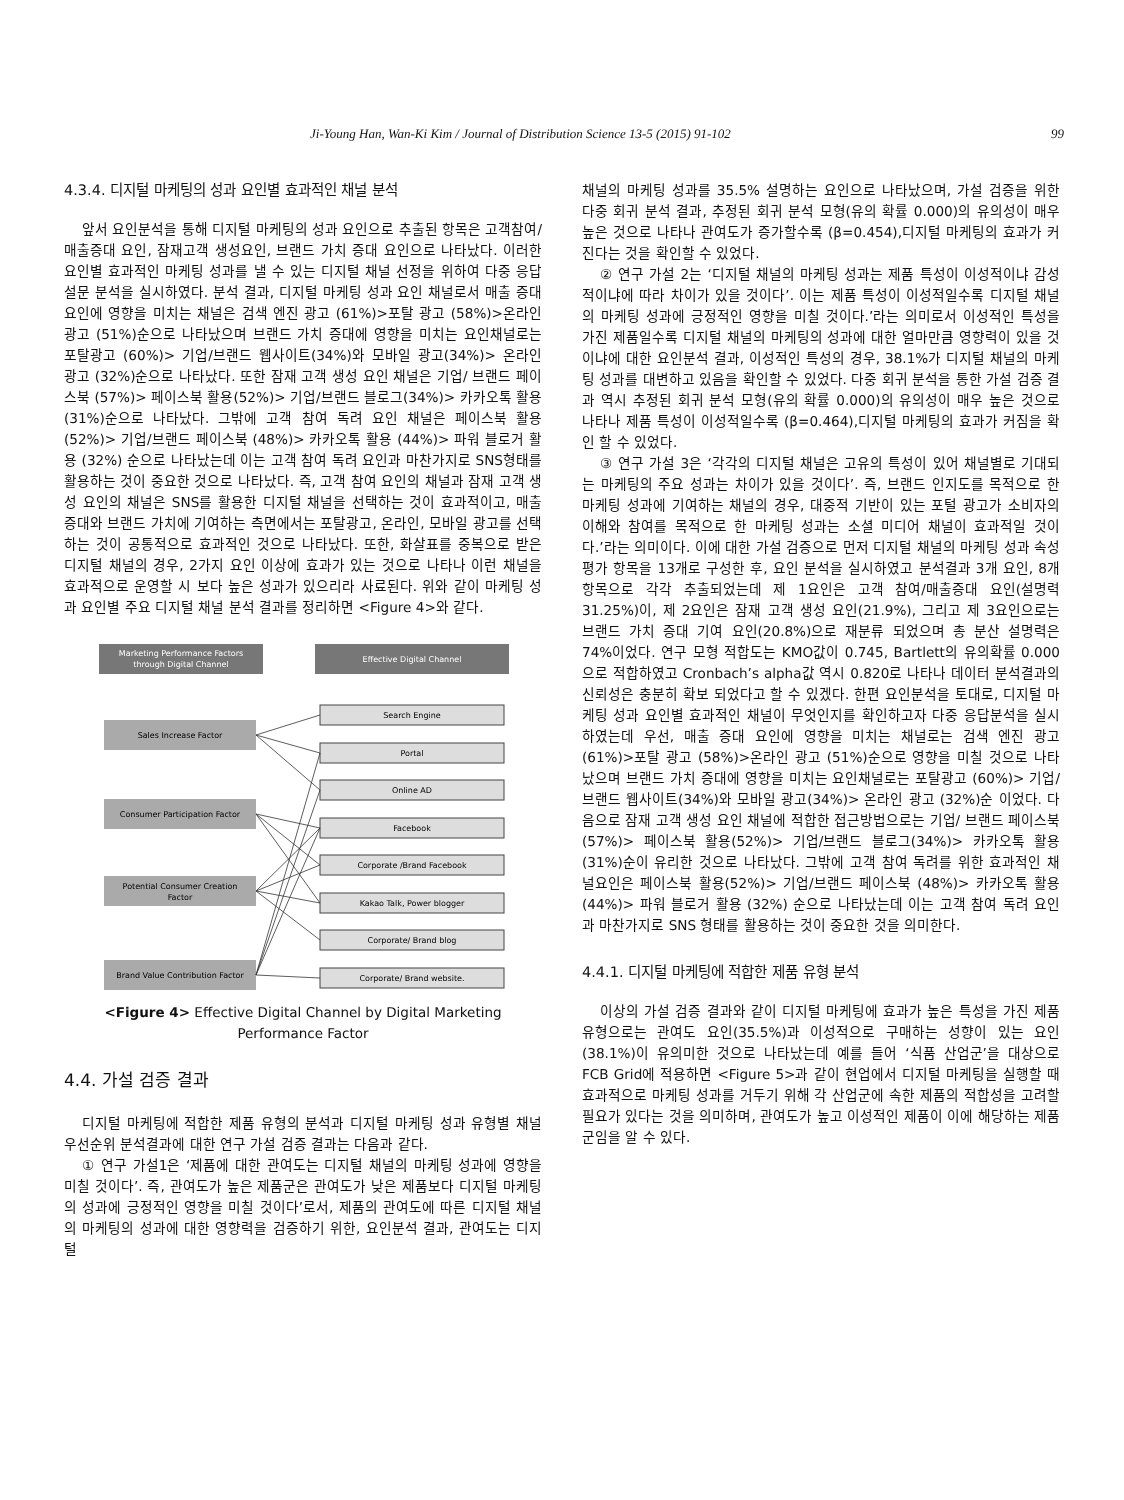Ji-Young Han, Wan-Ki Kim / Journal of Distribution Science 13-5 (2015) 91-102 99
4.3.4. 디지털 마케팅의 성과 요인별 효과적인 채널 분석
앞서 요인분석을 통해 디지털 마케팅의 성과 요인으로 추출된 항목은 고객참여/매출증대 요인, 잠재고객 생성요인, 브랜드 가치 증대 요인으로 나타났다. 이러한 요인별 효과적인 마케팅 성과를 낼 수 있는 디지털 채널 선정을 위하여 다중 응답 설문 분석을 실시하였다. 분석 결과, 디지털 마케팅 성과 요인 채널로서 매출 증대 요인에 영향을 미치는 채널은 검색 엔진 광고 (61%)>포탈 광고 (58%)>온라인 광고 (51%)순으로 나타났으며 브랜드 가치 증대에 영향을 미치는 요인채널로는 포탈광고 (60%)> 기업/브랜드 웹사이트(34%)와 모바일 광고(34%)> 온라인 광고 (32%)순으로 나타났다. 또한 잠재 고객 생성 요인 채널은 기업/ 브랜드 페이스북 (57%)> 페이스북 활용(52%)> 기업/브랜드 블로그(34%)> 카카오톡 활용(31%)순으로 나타났다. 그밖에 고객 참여 독려 요인 채널은 페이스북 활용(52%)> 기업/브랜드 페이스북 (48%)> 카카오톡 활용 (44%)> 파워 블로거 활용 (32%) 순으로 나타났는데 이는 고객 참여 독려 요인과 마찬가지로 SNS형태를 활용하는 것이 중요한 것으로 나타났다. 즉, 고객 참여 요인의 채널과 잠재 고객 생성 요인의 채널은 SNS를 활용한 디지털 채널을 선택하는 것이 효과적이고, 매출 증대와 브랜드 가치에 기여하는 측면에서는 포탈광고, 온라인, 모바일 광고를 선택하는 것이 공통적으로 효과적인 것으로 나타났다. 또한, 화살표를 중복으로 받은 디지털 채널의 경우, 2가지 요인 이상에 효과가 있는 것으로 나타나 이런 채널을 효과적으로 운영할 시 보다 높은 성과가 있으리라 사료된다. 위와 같이 마케팅 성과 요인별 주요 디지털 채널 분석 결과를 정리하면 <Figure 4>와 같다.
Marketing Performance Factors
through Digital Channel
Effective Digital Channel
Sales Increase Factor
Consumer Participation Factor
Potential Consumer Creation
Factor
Brand Value Contribution Factor
Search Engine
Portal
Online AD
Facebook
Corporate /Brand Facebook
Kakao Talk, Power blogger
Corporate/ Brand blog
Corporate/ Brand website.
<Figure 4> Effective Digital Channel by Digital Marketing
Performance Factor
4.4. 가설 검증 결과
디지털 마케팅에 적합한 제품 유형의 분석과 디지털 마케팅 성과 유형별 채널 우선순위 분석결과에 대한 연구 가설 검증 결과는 다음과 같다.
① 연구 가설1은 ‘제품에 대한 관여도는 디지털 채널의 마케팅 성과에 영향을 미칠 것이다’. 즉, 관여도가 높은 제품군은 관여도가 낮은 제품보다 디지털 마케팅의 성과에 긍정적인 영향을 미칠 것이다’로서, 제품의 관여도에 따른 디지털 채널의 마케팅의 성과에 대한 영향력을 검증하기 위한, 요인분석 결과, 관여도는 디지털
채널의 마케팅 성과를 35.5% 설명하는 요인으로 나타났으며, 가설 검증을 위한 다중 회귀 분석 결과, 추정된 회귀 분석 모형(유의 확률 0.000)의 유의성이 매우 높은 것으로 나타나 관여도가 증가할수록 (β=0.454),디지털 마케팅의 효과가 커진다는 것을 확인할 수 있었다.
② 연구 가설 2는 ‘디지털 채널의 마케팅 성과는 제품 특성이 이성적이냐 감성적이냐에 따라 차이가 있을 것이다’. 이는 제품 특성이 이성적일수록 디지털 채널의 마케팅 성과에 긍정적인 영향을 미칠 것이다.’라는 의미로서 이성적인 특성을 가진 제품일수록 디지털 채널의 마케팅의 성과에 대한 얼마만큼 영향력이 있을 것이냐에 대한 요인분석 결과, 이성적인 특성의 경우, 38.1%가 디지털 채널의 마케팅 성과를 대변하고 있음을 확인할 수 있었다. 다중 회귀 분석을 통한 가설 검증 결과 역시 추정된 회귀 분석 모형(유의 확률 0.000)의 유의성이 매우 높은 것으로 나타나 제품 특성이 이성적일수록 (β=0.464),디지털 마케팅의 효과가 커짐을 확인 할 수 있었다.
③ 연구 가설 3은 ‘각각의 디지털 채널은 고유의 특성이 있어 채널별로 기대되는 마케팅의 주요 성과는 차이가 있을 것이다’. 즉, 브랜드 인지도를 목적으로 한 마케팅 성과에 기여하는 채널의 경우, 대중적 기반이 있는 포털 광고가 소비자의 이해와 참여를 목적으로 한 마케팅 성과는 소셜 미디어 채널이 효과적일 것이다.’라는 의미이다. 이에 대한 가설 검증으로 먼저 디지털 채널의 마케팅 성과 속성 평가 항목을 13개로 구성한 후, 요인 분석을 실시하였고 분석결과 3개 요인, 8개 항목으로 각각 추출되었는데 제 1요인은 고객 참여/매출증대 요인(설명력 31.25%)이, 제 2요인은 잠재 고객 생성 요인(21.9%), 그리고 제 3요인으로는 브랜드 가치 증대 기여 요인(20.8%)으로 재분류 되었으며 총 분산 설명력은 74%이었다. 연구 모형 적합도는 KMO값이 0.745, Bartlett의 유의확률 0.000으로 적합하였고 Cronbach’s alpha값 역시 0.820로 나타나 데이터 분석결과의 신뢰성은 충분히 확보 되었다고 할 수 있겠다. 한편 요인분석을 토대로, 디지털 마케팅 성과 요인별 효과적인 채널이 무엇인지를 확인하고자 다중 응답분석을 실시하였는데 우선, 매출 증대 요인에 영향을 미치는 채널로는 검색 엔진 광고 (61%)>포탈 광고 (58%)>온라인 광고 (51%)순으로 영향을 미칠 것으로 나타났으며 브랜드 가치 증대에 영향을 미치는 요인채널로는 포탈광고 (60%)> 기업/브랜드 웹사이트(34%)와 모바일 광고(34%)> 온라인 광고 (32%)순 이었다. 다음으로 잠재 고객 생성 요인 채널에 적합한 접근방법으로는 기업/ 브랜드 페이스북(57%)> 페이스북 활용(52%)> 기업/브랜드 블로그(34%)> 카카오톡 활용(31%)순이 유리한 것으로 나타났다. 그밖에 고객 참여 독려를 위한 효과적인 채널요인은 페이스북 활용(52%)> 기업/브랜드 페이스북 (48%)> 카카오톡 활용 (44%)> 파워 블로거 활용 (32%) 순으로 나타났는데 이는 고객 참여 독려 요인과 마찬가지로 SNS 형태를 활용하는 것이 중요한 것을 의미한다.
4.4.1. 디지털 마케팅에 적합한 제품 유형 분석
이상의 가설 검증 결과와 같이 디지털 마케팅에 효과가 높은 특성을 가진 제품 유형으로는 관여도 요인(35.5%)과 이성적으로 구매하는 성향이 있는 요인 (38.1%)이 유의미한 것으로 나타났는데 예를 들어 ‘식품 산업군’을 대상으로 FCB Grid에 적용하면 <Figure 5>과 같이 현업에서 디지털 마케팅을 실행할 때 효과적으로 마케팅 성과를 거두기 위해 각 산업군에 속한 제품의 적합성을 고려할 필요가 있다는 것을 의미하며, 관여도가 높고 이성적인 제품이 이에 해당하는 제품군임을 알 수 있다.